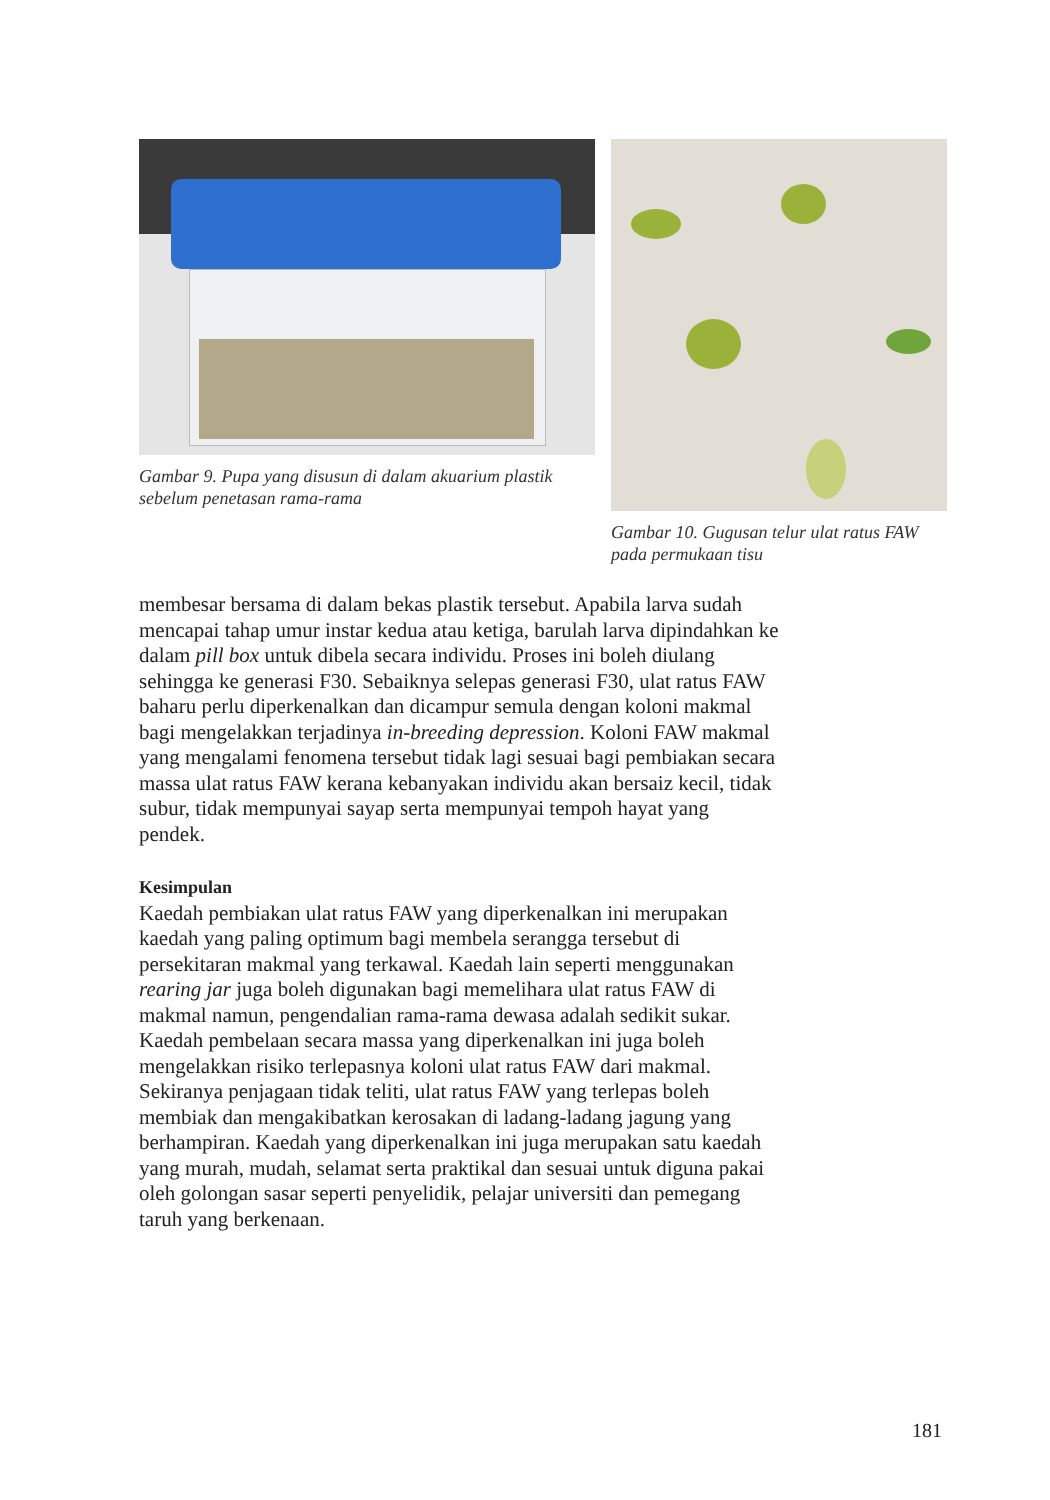Gambar 9. Pupa yang disusun di dalam akuarium plastik sebelum penetasan rama-rama
Gambar 10. Gugusan telur ulat ratus FAW pada permukaan tisu
membesar bersama di dalam bekas plastik tersebut. Apabila larva sudah mencapai tahap umur instar kedua atau ketiga, barulah larva dipindahkan ke dalam pill box untuk dibela secara individu. Proses ini boleh diulang sehingga ke generasi F30. Sebaiknya selepas generasi F30, ulat ratus FAW baharu perlu diperkenalkan dan dicampur semula dengan koloni makmal bagi mengelakkan terjadinya in-breeding depression. Koloni FAW makmal yang mengalami fenomena tersebut tidak lagi sesuai bagi pembiakan secara massa ulat ratus FAW kerana kebanyakan individu akan bersaiz kecil, tidak subur, tidak mempunyai sayap serta mempunyai tempoh hayat yang pendek.
Kesimpulan
Kaedah pembiakan ulat ratus FAW yang diperkenalkan ini merupakan kaedah yang paling optimum bagi membela serangga tersebut di persekitaran makmal yang terkawal. Kaedah lain seperti menggunakan rearing jar juga boleh digunakan bagi memelihara ulat ratus FAW di makmal namun, pengendalian rama-rama dewasa adalah sedikit sukar. Kaedah pembelaan secara massa yang diperkenalkan ini juga boleh mengelakkan risiko terlepasnya koloni ulat ratus FAW dari makmal. Sekiranya penjagaan tidak teliti, ulat ratus FAW yang terlepas boleh membiak dan mengakibatkan kerosakan di ladang-ladang jagung yang berhampiran. Kaedah yang diperkenalkan ini juga merupakan satu kaedah yang murah, mudah, selamat serta praktikal dan sesuai untuk diguna pakai oleh golongan sasar seperti penyelidik, pelajar universiti dan pemegang taruh yang berkenaan.
181